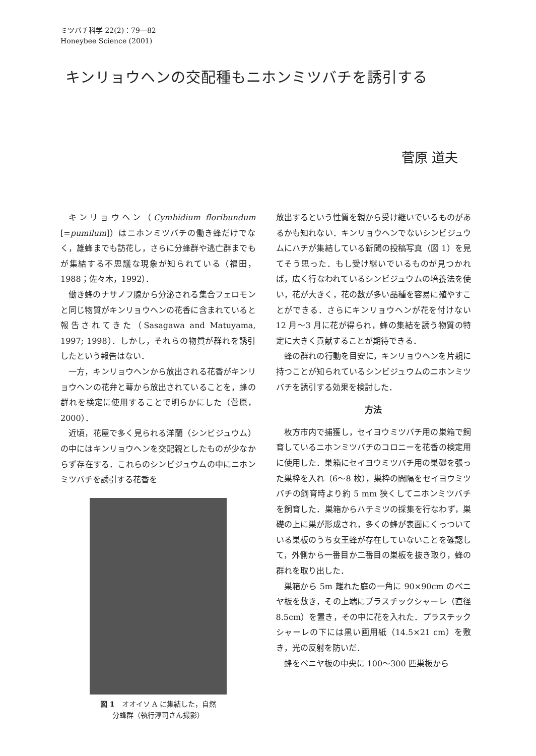ミツバチ科学 22(2)：79—82
Honeybee Science (2001)
キンリョウヘンの交配種もニホンミツバチを誘引する
菅原 道夫
キンリョウヘン（Cymbidium floribundum [=pumilum]）はニホンミツバチの働き蜂だけでなく，雄蜂までも訪花し，さらに分蜂群や逃亡群までもが集結する不思議な現象が知られている（福田，1988；佐々木，1992）．
働き蜂のナサノフ腺から分泌される集合フェロモンと同じ物質がキンリョウヘンの花香に含まれていると報告されてきた（Sasagawa and Matuyama, 1997; 1998）．しかし，それらの物質が群れを誘引したという報告はない．
一方，キンリョウヘンから放出される花香がキンリョウヘンの花弁と萼から放出されていることを，蜂の群れを検定に使用することで明らかにした（菅原，2000）．
近頃，花屋で多く見られる洋蘭（シンビジュウム）の中にはキンリョウヘンを交配親としたものが少なからず存在する．これらのシンビジュウムの中にニホンミツバチを誘引する花香を
図 1　オオイソ A に集結した，自然
分蜂群（執行淳司さん撮影）
放出するという性質を親から受け継いでいるものがあるかも知れない．キンリョウヘンでないシンビジュウムにハチが集結している新聞の投稿写真（図 1）を見てそう思った．もし受け継いでいるものが見つかれば，広く行なわれているシンビジュウムの培養法を使い，花が大きく，花の数が多い品種を容易に殖やすことができる．さらにキンリョウヘンが花を付けない 12 月〜3 月に花が得られ，蜂の集結を誘う物質の特定に大きく貢献することが期待できる．
蜂の群れの行動を目安に，キンリョウヘンを片親に持つことが知られているシンビジュウムのニホンミツバチを誘引する効果を検討した．
方法
枚方市内で捕獲し，セイヨウミツバチ用の巣箱で飼育しているニホンミツバチのコロニーを花香の検定用に使用した．巣箱にセイヨウミツバチ用の巣礎を張った巣枠を入れ（6〜8 枚），巣枠の間隔をセイヨウミツバチの飼育時より約 5 mm 狭くしてニホンミツバチを飼育した．巣箱からハチミツの採集を行なわず，巣礎の上に巣が形成され，多くの蜂が表面にくっついている巣板のうち女王蜂が存在していないことを確認して，外側から一番目か二番目の巣板を抜き取り，蜂の群れを取り出した．
巣箱から 5m 離れた庭の一角に 90×90cm のベニヤ板を敷き，その上端にプラスチックシャーレ（直径 8.5cm）を置き，その中に花を入れた．プラスチックシャーレの下には黒い画用紙（14.5×21 cm）を敷き，光の反射を防いだ．
蜂をベニヤ板の中央に 100〜300 匹巣板から